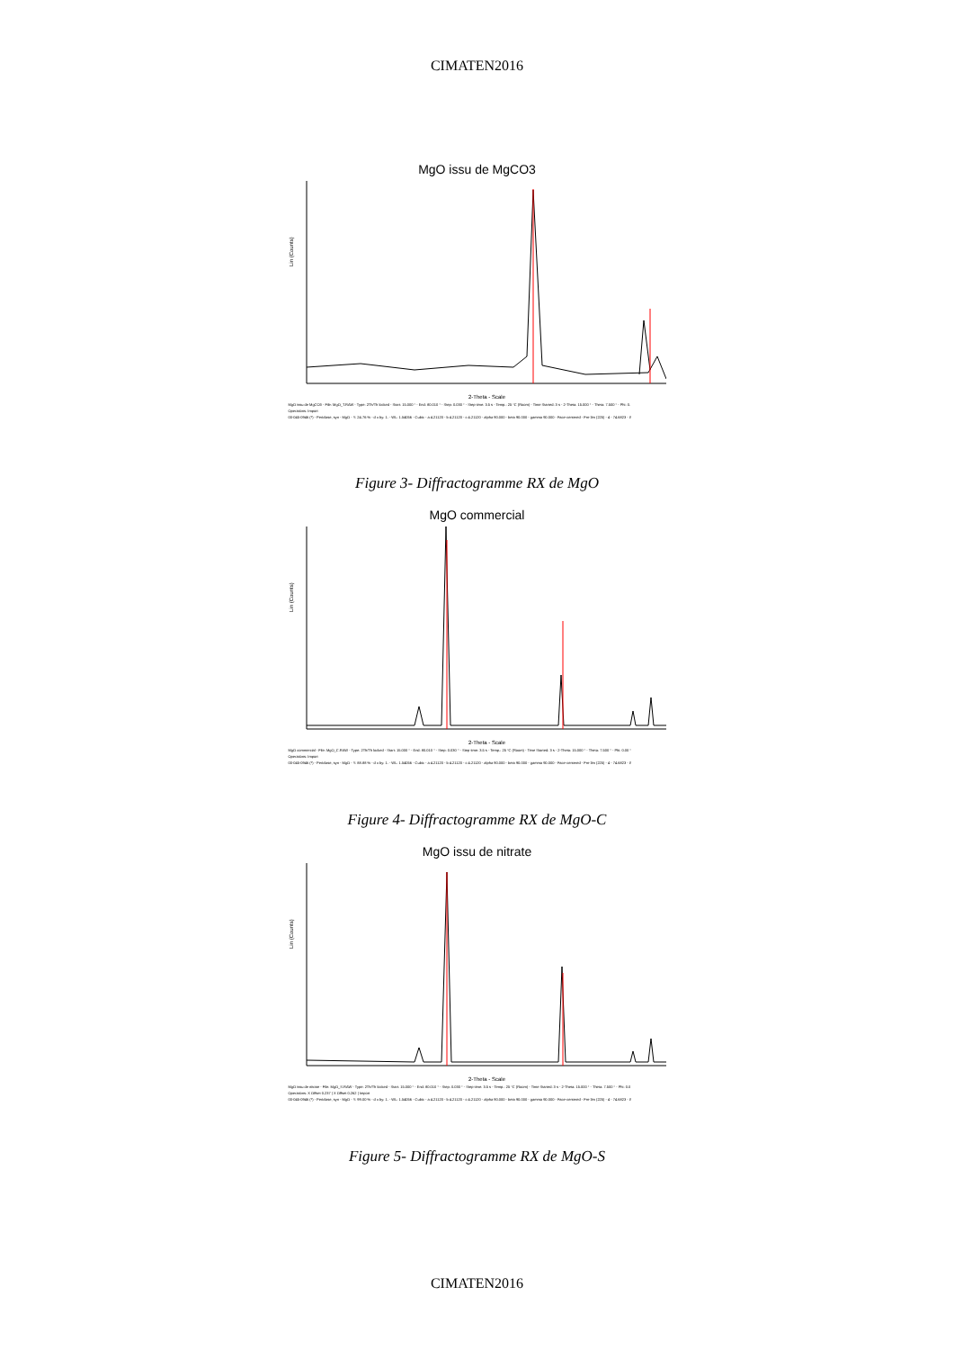CIMATEN2016
MgO issu de MgCO3
Lin (Counts)
2-Theta - Scale
MgO issu de MgCO3 - File: MgO_T.RAW - Type: 2Th/Th locked - Start: 15.000 ° - End: 80.010 ° - Step: 0.030 ° - Step time: 3.5 s - Temp.: 25 °C (Room) - Time Started: 3 s - 2-Theta: 15.000 ° - Theta: 7.500 ° - Phi: 0.
Operations: Import
00-045-0946 (*) - Periclase, syn - MgO - Y: 24.76 % - d x by: 1. - WL: 1.54056 - Cubic - a 4.21120 - b 4.21120 - c 4.21120 - alpha 90.000 - beta 90.000 - gamma 90.000 - Face-centered - Fm-3m (225) - 4 - 74.6823 - I/
Figure 3- Diffractogramme RX de MgO
MgO commercial
Lin (Counts)
2-Theta - Scale
MgO commercial - File: MgO_C.RAW - Type: 2Th/Th locked - Start: 15.000 ° - End: 80.010 ° - Step: 0.030 ° - Step time: 3.5 s - Temp.: 25 °C (Room) - Time Started: 3 s - 2-Theta: 15.000 ° - Theta: 7.500 ° - Phi: 0.00 °
Operations: Import
00-045-0946 (*) - Periclase, syn - MgO - Y: 88.88 % - d x by: 1. - WL: 1.54056 - Cubic - a 4.21120 - b 4.21120 - c 4.21120 - alpha 90.000 - beta 90.000 - gamma 90.000 - Face-centered - Fm-3m (225) - 4 - 74.6823 - I/
Figure 4- Diffractogramme RX de MgO-C
MgO issu de nitrate
Lin (Counts)
2-Theta - Scale
MgO issu de nitrate - File: MgO_S.RAW - Type: 2Th/Th locked - Start: 15.000 ° - End: 80.010 ° - Step: 0.030 ° - Step time: 3.5 s - Temp.: 25 °C (Room) - Time Started: 3 s - 2-Theta: 15.000 ° - Theta: 7.500 ° - Phi: 0.0
Operations: X Offset 0.237 | X Offset 0.262 | Import
00-045-0946 (*) - Periclase, syn - MgO - Y: 99.00 % - d x by: 1. - WL: 1.54056 - Cubic - a 4.21120 - b 4.21120 - c 4.21120 - alpha 90.000 - beta 90.000 - gamma 90.000 - Face-centered - Fm-3m (225) - 4 - 74.6823 - I/
Figure 5- Diffractogramme RX de MgO-S
CIMATEN2016